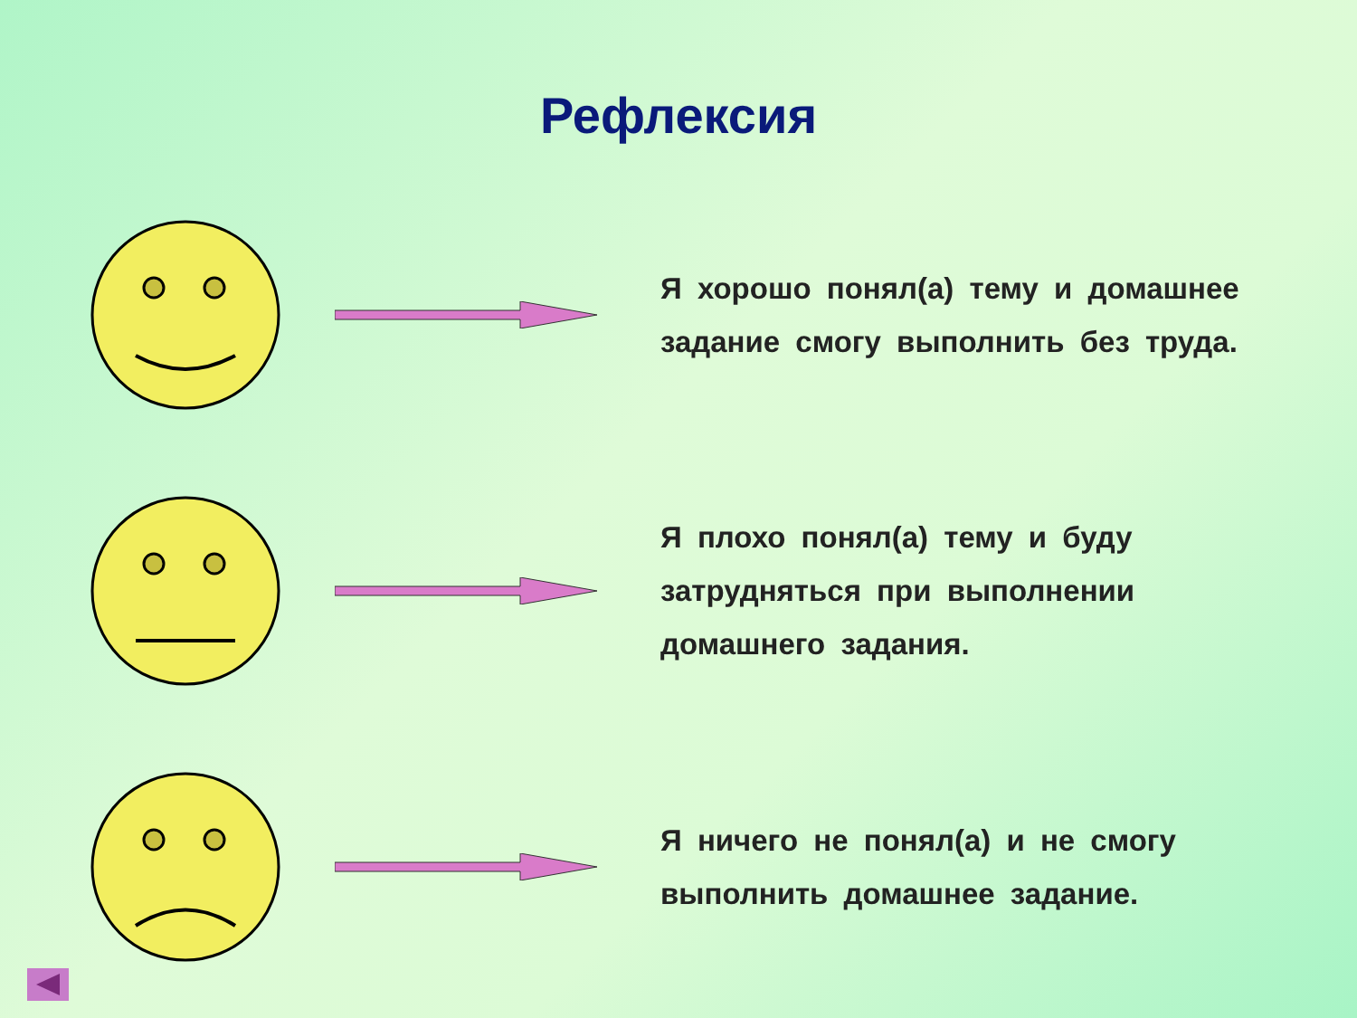Рефлексия
Я хорошо понял(а) тему и домашнее задание смогу выполнить без труда.
Я плохо понял(а) тему и буду затрудняться при выполнении домашнего задания.
Я ничего не понял(а) и не смогу выполнить домашнее задание.